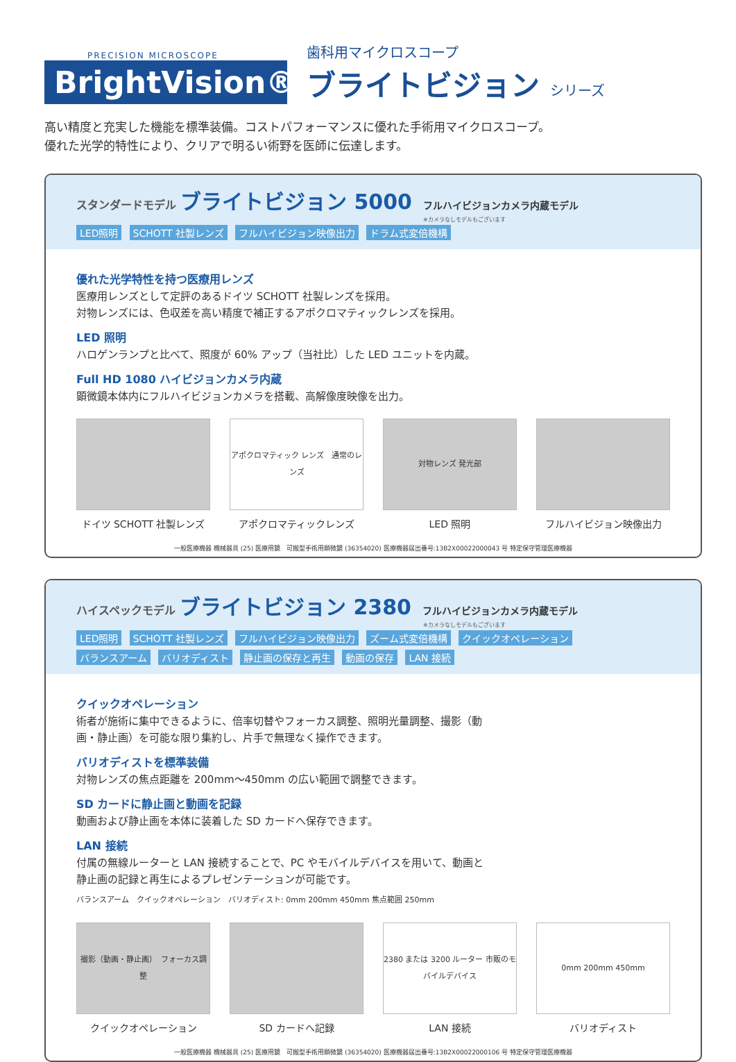PRECISION MICROSCOPE
BrightVision®
歯科用マイクロスコープ
ブライトビジョン シリーズ
高い精度と充実した機能を標準装備。コストパフォーマンスに優れた手術用マイクロスコープ。
優れた光学的特性により、クリアで明るい術野を医師に伝達します。
スタンダードモデル ブライトビジョン 5000 フルハイビジョンカメラ内蔵モデル
※カメラなしモデルもございます
LED照明 SCHOTT 社製レンズ フルハイビジョン映像出力 ドラム式変倍機構
優れた光学特性を持つ医療用レンズ
医療用レンズとして定評のあるドイツ SCHOTT 社製レンズを採用。
対物レンズには、色収差を高い精度で補正するアポクロマティックレンズを採用。
LED 照明
ハロゲンランプと比べて、照度が 60% アップ（当社比）した LED ユニットを内蔵。
Full HD 1080 ハイビジョンカメラ内蔵
顕微鏡本体内にフルハイビジョンカメラを搭載、高解像度映像を出力。
ドイツ SCHOTT 社製レンズ
アポクロマティック レンズ　通常のレンズ
アポクロマティックレンズ
対物レンズ 発光部
LED 照明
フルハイビジョン映像出力
一般医療機器 機械器具 (25) 医療用鏡　可搬型手術用顕微鏡 (36354020) 医療機器届出番号:13B2X00022000043 号 特定保守管理医療機器
ハイスペックモデル ブライトビジョン 2380 フルハイビジョンカメラ内蔵モデル
※カメラなしモデルもございます
LED照明 SCHOTT 社製レンズ フルハイビジョン映像出力 ズーム式変倍機構 クイックオペレーション
バランスアーム バリオディスト 静止画の保存と再生 動画の保存 LAN 接続
クイックオペレーション
術者が施術に集中できるように、倍率切替やフォーカス調整、照明光量調整、撮影（動画・静止画）を可能な限り集約し、片手で無理なく操作できます。
バリオディストを標準装備
対物レンズの焦点距離を 200mm〜450mm の広い範囲で調整できます。
SD カードに静止画と動画を記録
動画および静止画を本体に装着した SD カードへ保存できます。
LAN 接続
付属の無線ルーターと LAN 接続することで、PC やモバイルデバイスを用いて、動画と静止画の記録と再生によるプレゼンテーションが可能です。
バランスアーム　クイックオペレーション　バリオディスト: 0mm 200mm 450mm 焦点範囲 250mm
撮影（動画・静止画）　フォーカス調整
クイックオペレーション
SD カードへ記録
2380 または 3200 ルーター 市販のモバイルデバイス
LAN 接続
0mm 200mm 450mm
バリオディスト
一般医療機器 機械器具 (25) 医療用鏡　可搬型手術用顕微鏡 (36354020) 医療機器届出番号:13B2X00022000106 号 特定保守管理医療機器